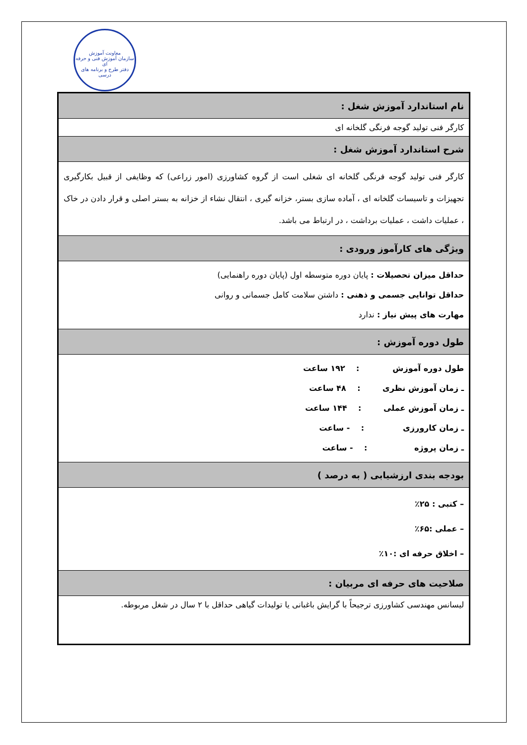معاونت آموزش
سازمان آموزش فنی و حرفه ای
دفتر طرح و برنامه های درسی
| نام استاندارد آموزش شغل : |
| کارگر فنی تولید گوجه فرنگی گلخانه ای |
| شرح استاندارد آموزش شغل : |
| کارگر فنی تولید گوجه فرنگی گلخانه ای شغلی است از گروه کشاورزی (امور زراعی) که وظایفی از قبیل بکارگیری تجهیزات و تاسیسات گلخانه ای ، آماده سازی بستر، خزانه گیری ، انتقال نشاء از خزانه به بستر اصلی و قرار دادن در خاک ، عملیات داشت ، عملیات برداشت ، در ارتباط می باشد. |
| ویژگی های کارآموز ورودی : |
| حداقل میزان تحصیلات : پایان دوره متوسطه اول (پایان دوره راهنمایی) حداقل توانایی جسمی و ذهنی : داشتن سلامت کامل جسمانی و روانی مهارت های پیش نیاز : ندارد |
| طول دوره آموزش : |
| طول دوره آموزش : ۱۹۲ ساعت ـ زمان آموزش نظری : ۴۸ ساعت ـ زمان آموزش عملی : ۱۴۴ ساعت ـ زمان کارورزی : - ساعت ـ زمان پروژه : - ساعت |
| بودجه بندی ارزشیابی ( به درصد ) |
| – کتبی : ۲۵٪ – عملی :۶۵٪ – اخلاق حرفه ای :۱۰٪ |
| صلاحیت های حرفه ای مربیان : |
| لیسانس مهندسی کشاورزی ترجیحاً با گرایش باغبانی یا تولیدات گیاهی حداقل با ۲ سال در شغل مربوطه. |